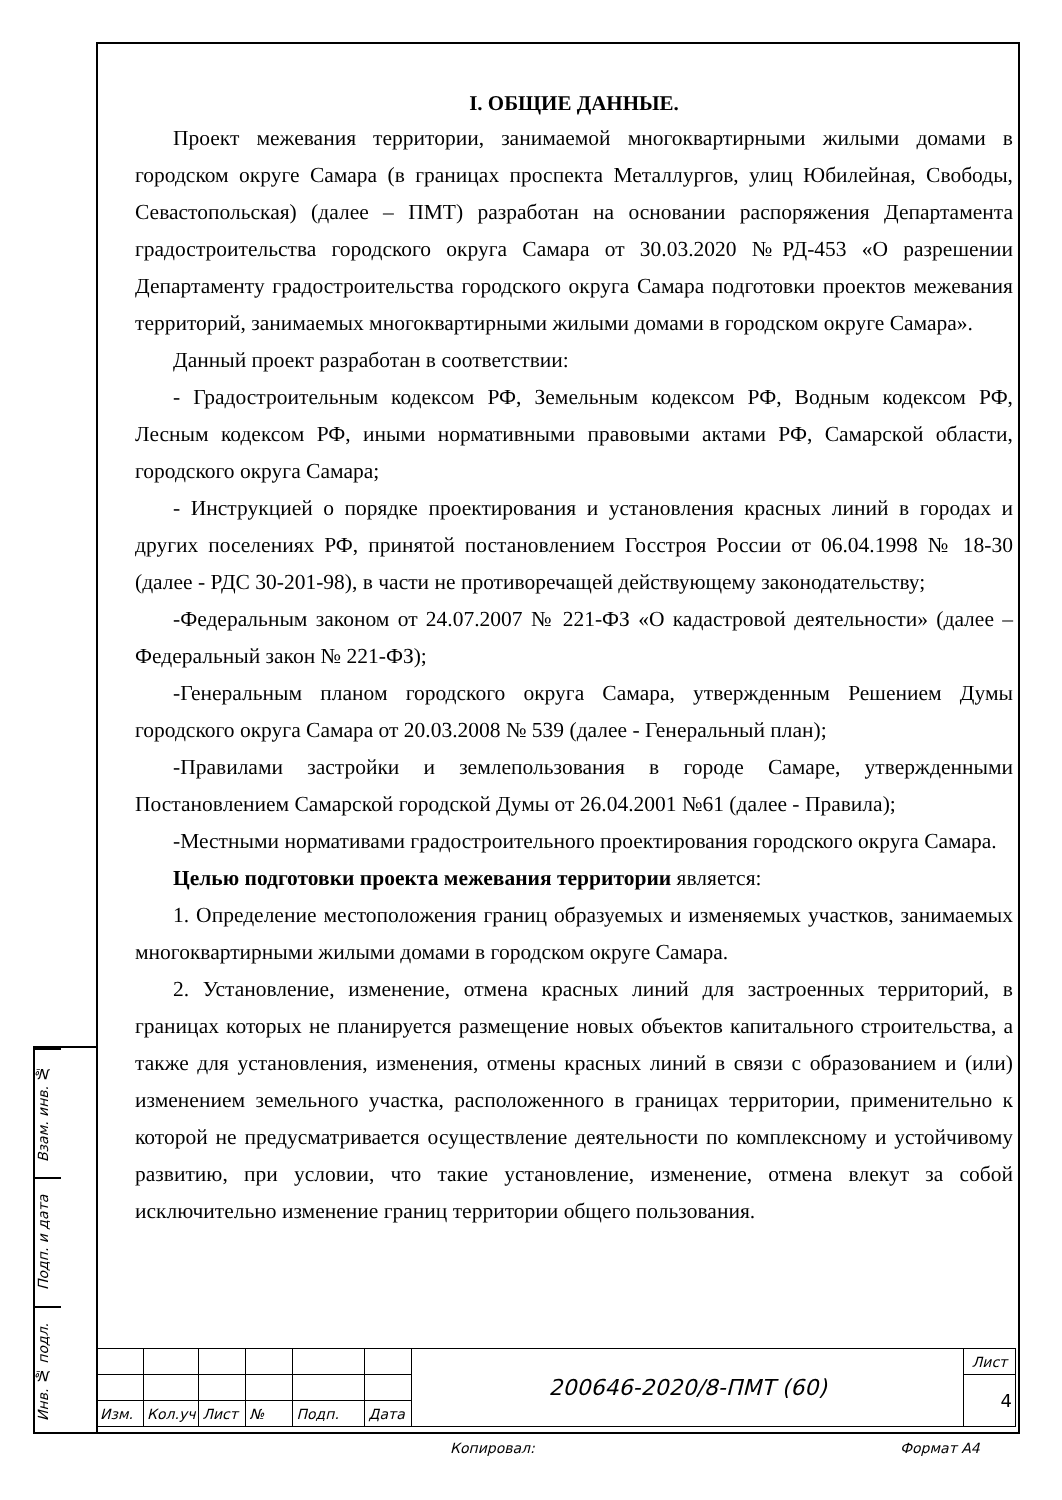I. ОБЩИЕ ДАННЫЕ.
Проект межевания территории, занимаемой многоквартирными жилыми домами в городском округе Самара (в границах проспекта Металлургов, улиц Юбилейная, Свободы, Севастопольская) (далее – ПМТ) разработан на основании распоряжения Департамента градостроительства городского округа Самара от 30.03.2020 №РД-453 «О разрешении Департаменту градостроительства городского округа Самара подготовки проектов межевания территорий, занимаемых многоквартирными жилыми домами в городском округе Самара».
Данный проект разработан в соответствии:
- Градостроительным кодексом РФ, Земельным кодексом РФ, Водным кодексом РФ, Лесным кодексом РФ, иными нормативными правовыми актами РФ, Самарской области, городского округа Самара;
- Инструкцией о порядке проектирования и установления красных линий в городах и других поселениях РФ, принятой постановлением Госстроя России от 06.04.1998 № 18-30 (далее - РДС 30-201-98), в части не противоречащей действующему законодательству;
-Федеральным законом от 24.07.2007 № 221-ФЗ «О кадастровой деятельности» (далее – Федеральный закон № 221-ФЗ);
-Генеральным планом городского округа Самара, утвержденным Решением Думы городского округа Самара от 20.03.2008 № 539 (далее - Генеральный план);
-Правилами застройки и землепользования в городе Самаре, утвержденными Постановлением Самарской городской Думы от 26.04.2001 №61 (далее - Правила);
-Местными нормативами градостроительного проектирования городского округа Самара.
Целью подготовки проекта межевания территории является:
1. Определение местоположения границ образуемых и изменяемых участков, занимаемых многоквартирными жилыми домами в городском округе Самара.
2. Установление, изменение, отмена красных линий для застроенных территорий, в границах которых не планируется размещение новых объектов капитального строительства, а также для установления, изменения, отмены красных линий в связи с образованием и (или) изменением земельного участка, расположенного в границах территории, применительно к которой не предусматривается осуществление деятельности по комплексному и устойчивому развитию, при условии, что такие установление, изменение, отмена влекут за собой исключительно изменение границ территории общего пользования.
Взам. инв. №
Подп. и дата
Инв. № подл.
| | | | | | | 200646-2020/8-ПМТ (60) | Лист |
| | | | | | | | 4 |
| Изм. | Кол.уч | Лист | № | Подп. | Дата | | |
Копировал: Формат А4